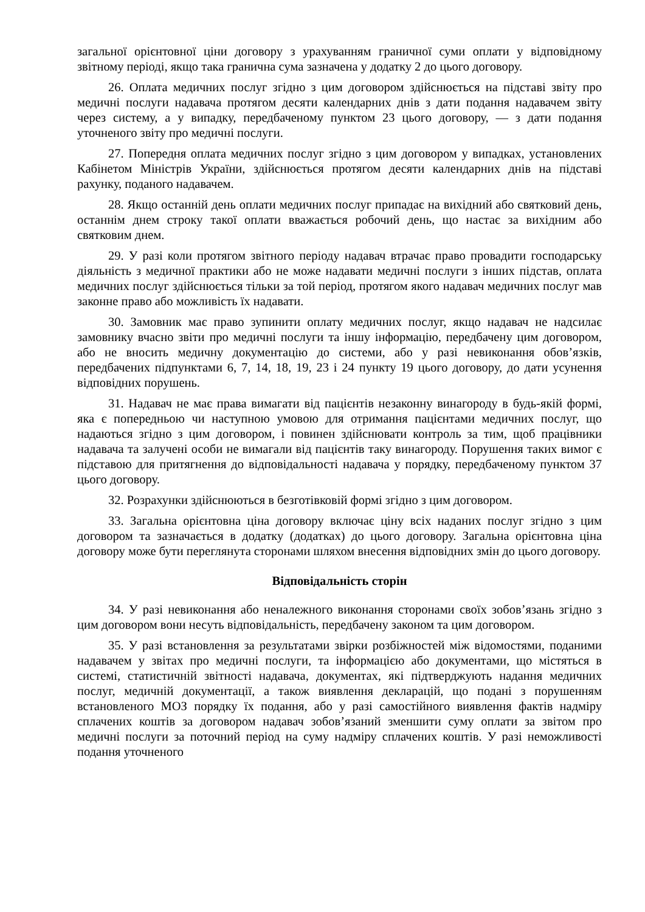загальної орієнтовної ціни договору з урахуванням граничної суми оплати у відповідному звітному періоді, якщо така гранична сума зазначена у додатку 2 до цього договору.
26. Оплата медичних послуг згідно з цим договором здійснюється на підставі звіту про медичні послуги надавача протягом десяти календарних днів з дати подання надавачем звіту через систему, а у випадку, передбаченому пунктом 23 цього договору, — з дати подання уточненого звіту про медичні послуги.
27. Попередня оплата медичних послуг згідно з цим договором у випадках, установлених Кабінетом Міністрів України, здійснюється протягом десяти календарних днів на підставі рахунку, поданого надавачем.
28. Якщо останній день оплати медичних послуг припадає на вихідний або святковий день, останнім днем строку такої оплати вважається робочий день, що настає за вихідним або святковим днем.
29. У разі коли протягом звітного періоду надавач втрачає право провадити господарську діяльність з медичної практики або не може надавати медичні послуги з інших підстав, оплата медичних послуг здійснюється тільки за той період, протягом якого надавач медичних послуг мав законне право або можливість їх надавати.
30. Замовник має право зупинити оплату медичних послуг, якщо надавач не надсилає замовнику вчасно звіти про медичні послуги та іншу інформацію, передбачену цим договором, або не вносить медичну документацію до системи, або у разі невиконання обов’язків, передбачених підпунктами 6, 7, 14, 18, 19, 23 і 24 пункту 19 цього договору, до дати усунення відповідних порушень.
31. Надавач не має права вимагати від пацієнтів незаконну винагороду в будь-якій формі, яка є попередньою чи наступною умовою для отримання пацієнтами медичних послуг, що надаються згідно з цим договором, і повинен здійснювати контроль за тим, щоб працівники надавача та залучені особи не вимагали від пацієнтів таку винагороду. Порушення таких вимог є підставою для притягнення до відповідальності надавача у порядку, передбаченому пунктом 37 цього договору.
32. Розрахунки здійснюються в безготівковій формі згідно з цим договором.
33. Загальна орієнтовна ціна договору включає ціну всіх наданих послуг згідно з цим договором та зазначається в додатку (додатках) до цього договору. Загальна орієнтовна ціна договору може бути переглянута сторонами шляхом внесення відповідних змін до цього договору.
Відповідальність сторін
34. У разі невиконання або неналежного виконання сторонами своїх зобов’язань згідно з цим договором вони несуть відповідальність, передбачену законом та цим договором.
35. У разі встановлення за результатами звірки розбіжностей між відомостями, поданими надавачем у звітах про медичні послуги, та інформацією або документами, що містяться в системі, статистичній звітності надавача, документах, які підтверджують надання медичних послуг, медичній документації, а також виявлення декларацій, що подані з порушенням встановленого МОЗ порядку їх подання, або у разі самостійного виявлення фактів надміру сплачених коштів за договором надавач зобов’язаний зменшити суму оплати за звітом про медичні послуги за поточний період на суму надміру сплачених коштів. У разі неможливості подання уточненого